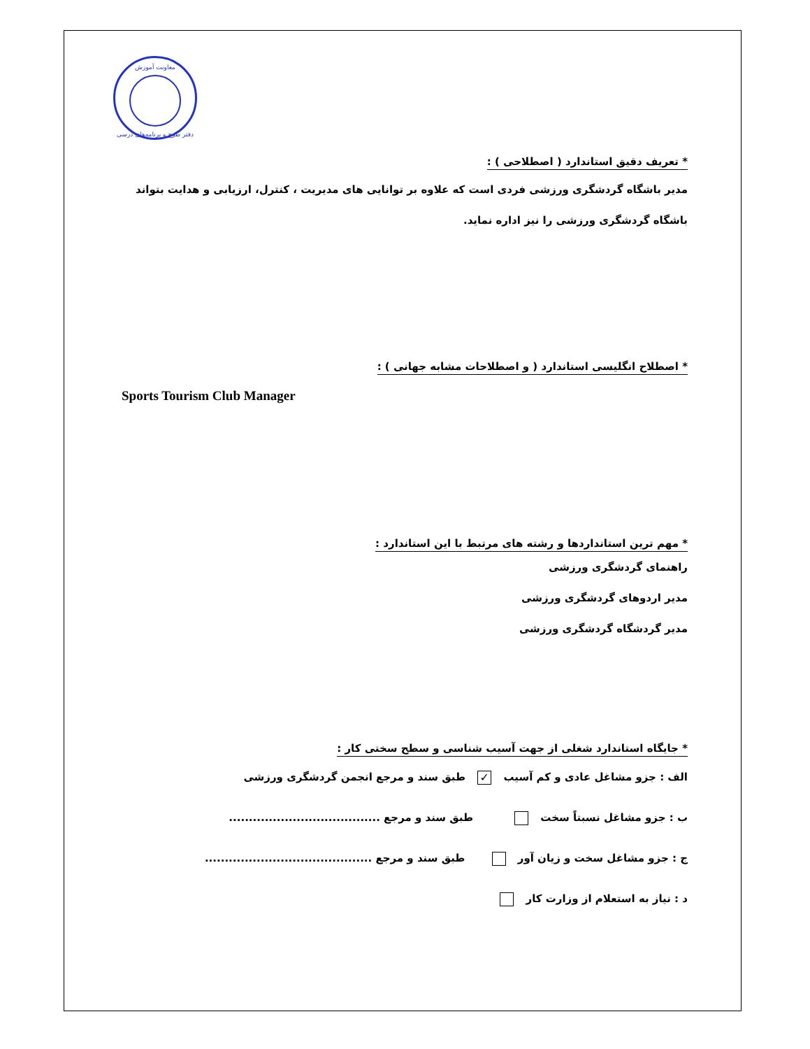معاونت آموزش
دفتر طرح و برنامه‌های درسی
* تعریف دقیق استاندارد ( اصطلاحی ) :
مدیر باشگاه گردشگری ورزشی فردی است که علاوه بر توانایی های مدیریت ، کنترل، ارزیابی و هدایت بتواند باشگاه گردشگری ورزشی را نیز اداره نماید.
* اصطلاح انگلیسی استاندارد ( و اصطلاحات مشابه جهانی ) :
Sports Tourism Club Manager
* مهم ترین استانداردها و رشته های مرتبط با این استاندارد :
راهنمای گردشگری ورزشی
مدیر اردوهای گردشگری ورزشی
مدیر گردشگاه گردشگری ورزشی
* جایگاه استاندارد شغلی از جهت آسیب شناسی و سطح سختی کار :
الف : جزو مشاغل عادی و کم آسیب ✓ طبق سند و مرجع انجمن گردشگری ورزشی
ب : جزو مشاغل نسبتاً سخت طبق سند و مرجع ......................................
ج : جزو مشاغل سخت و زیان آور طبق سند و مرجع ..........................................
د : نیاز به استعلام از وزارت کار